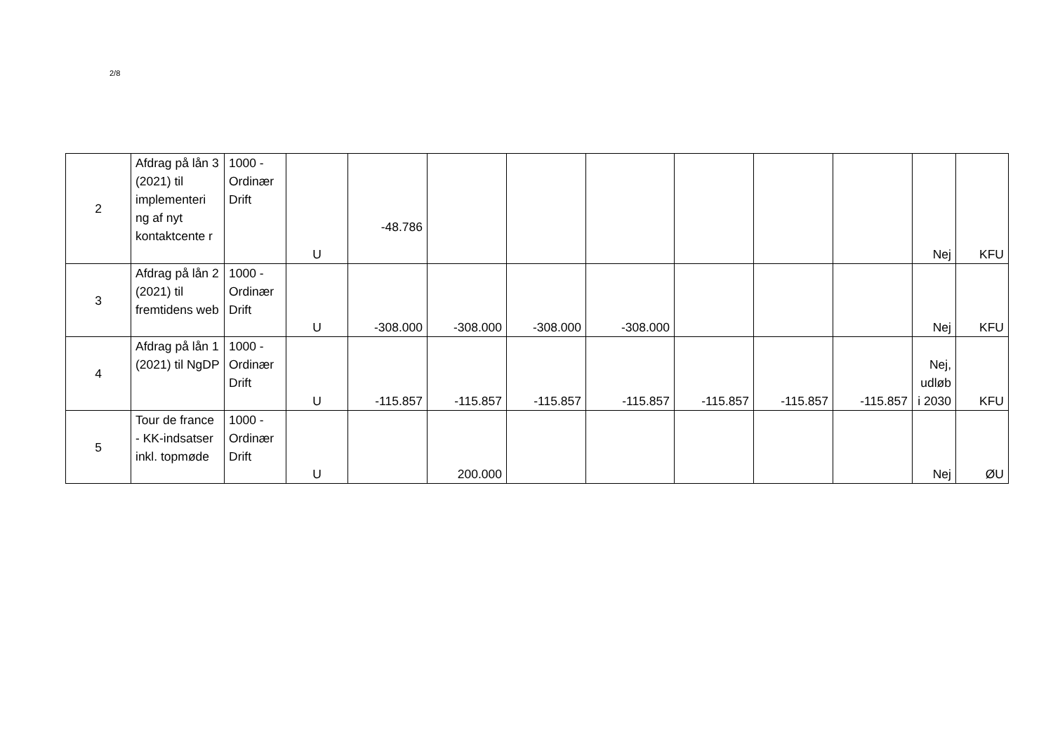2/8
| 2 | Afdrag på lån 3 (2021) til implementeri ng af nyt kontaktcente r | 1000 - Ordinær Drift | U | -48.786 | | | | | | | Nej | KFU |
| 3 | Afdrag på lån 2 (2021) til fremtidens web | 1000 - Ordinær Drift | U | -308.000 | -308.000 | -308.000 | -308.000 | | | | Nej | KFU |
| 4 | Afdrag på lån 1 (2021) til NgDP | 1000 - Ordinær Drift | U | -115.857 | -115.857 | -115.857 | -115.857 | -115.857 | -115.857 | -115.857 | Nej, udløb i 2030 | KFU |
| 5 | Tour de france - KK-indsatser inkl. topmøde | 1000 - Ordinær Drift | U | | 200.000 | | | | | | Nej | ØU |